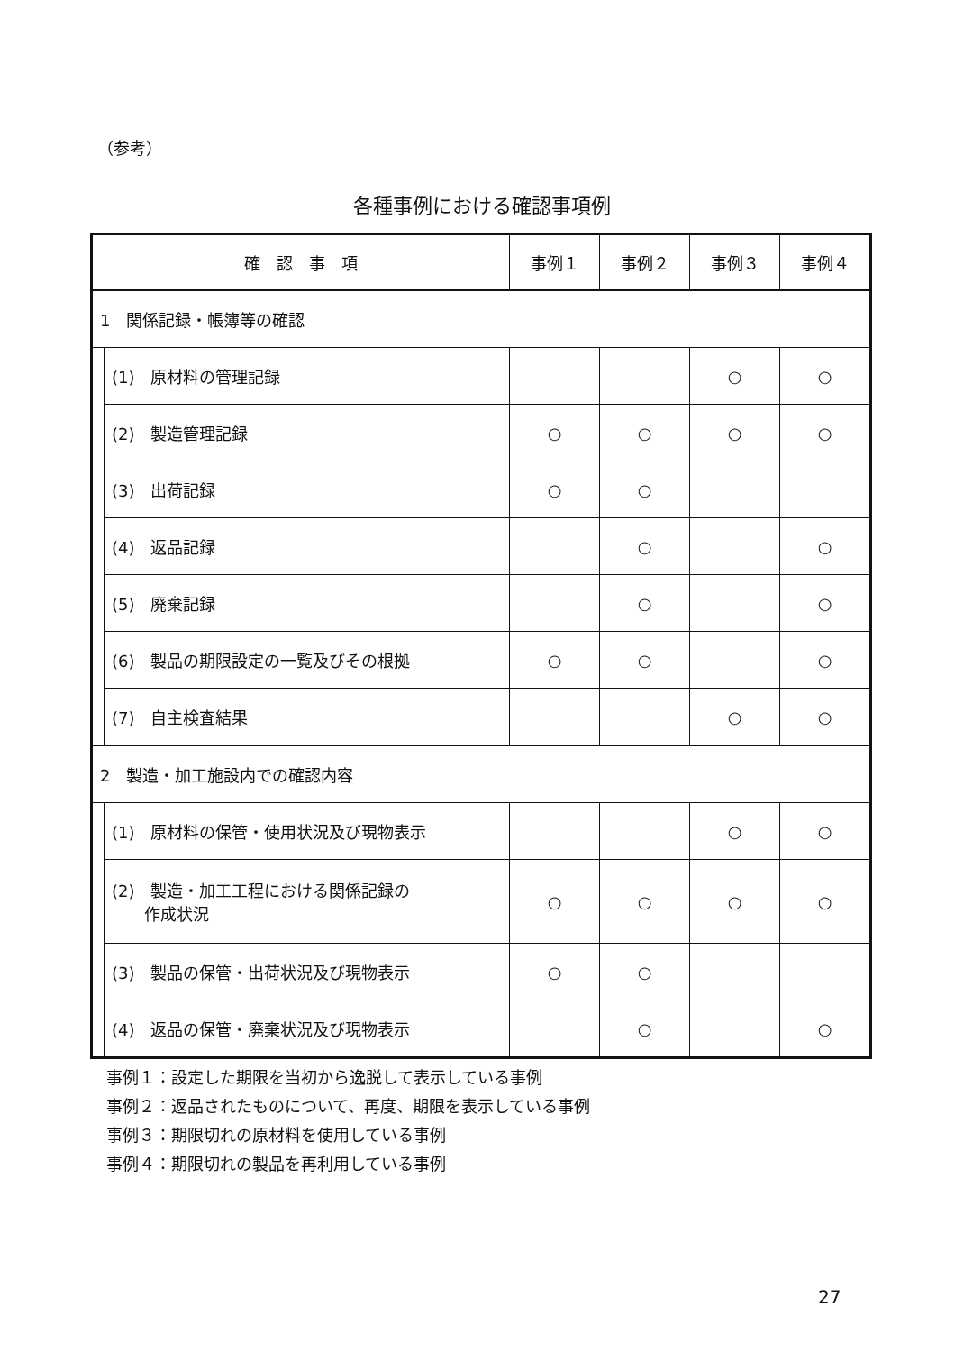（参考）
各種事例における確認事項例
| 確 認 事 項 | | 事例１ | 事例２ | 事例３ | 事例４ |
| --- | --- | --- | --- | --- | --- |
| 1 関係記録・帳簿等の確認 | | | | | |
| | (1) 原材料の管理記録 | | | ○ | ○ |
| | (2) 製造管理記録 | ○ | ○ | ○ | ○ |
| | (3) 出荷記録 | ○ | ○ | | |
| | (4) 返品記録 | | ○ | | ○ |
| | (5) 廃棄記録 | | ○ | | ○ |
| | (6) 製品の期限設定の一覧及びその根拠 | ○ | ○ | | ○ |
| | (7) 自主検査結果 | | | ○ | ○ |
| 2 製造・加工施設内での確認内容 | | | | | |
| | (1) 原材料の保管・使用状況及び現物表示 | | | ○ | ○ |
| | (2) 製造・加工工程における関係記録の 作成状況 | ○ | ○ | ○ | ○ |
| | (3) 製品の保管・出荷状況及び現物表示 | ○ | ○ | | |
| | (4) 返品の保管・廃棄状況及び現物表示 | | ○ | | ○ |
事例１：設定した期限を当初から逸脱して表示している事例
事例２：返品されたものについて、再度、期限を表示している事例
事例３：期限切れの原材料を使用している事例
事例４：期限切れの製品を再利用している事例
27